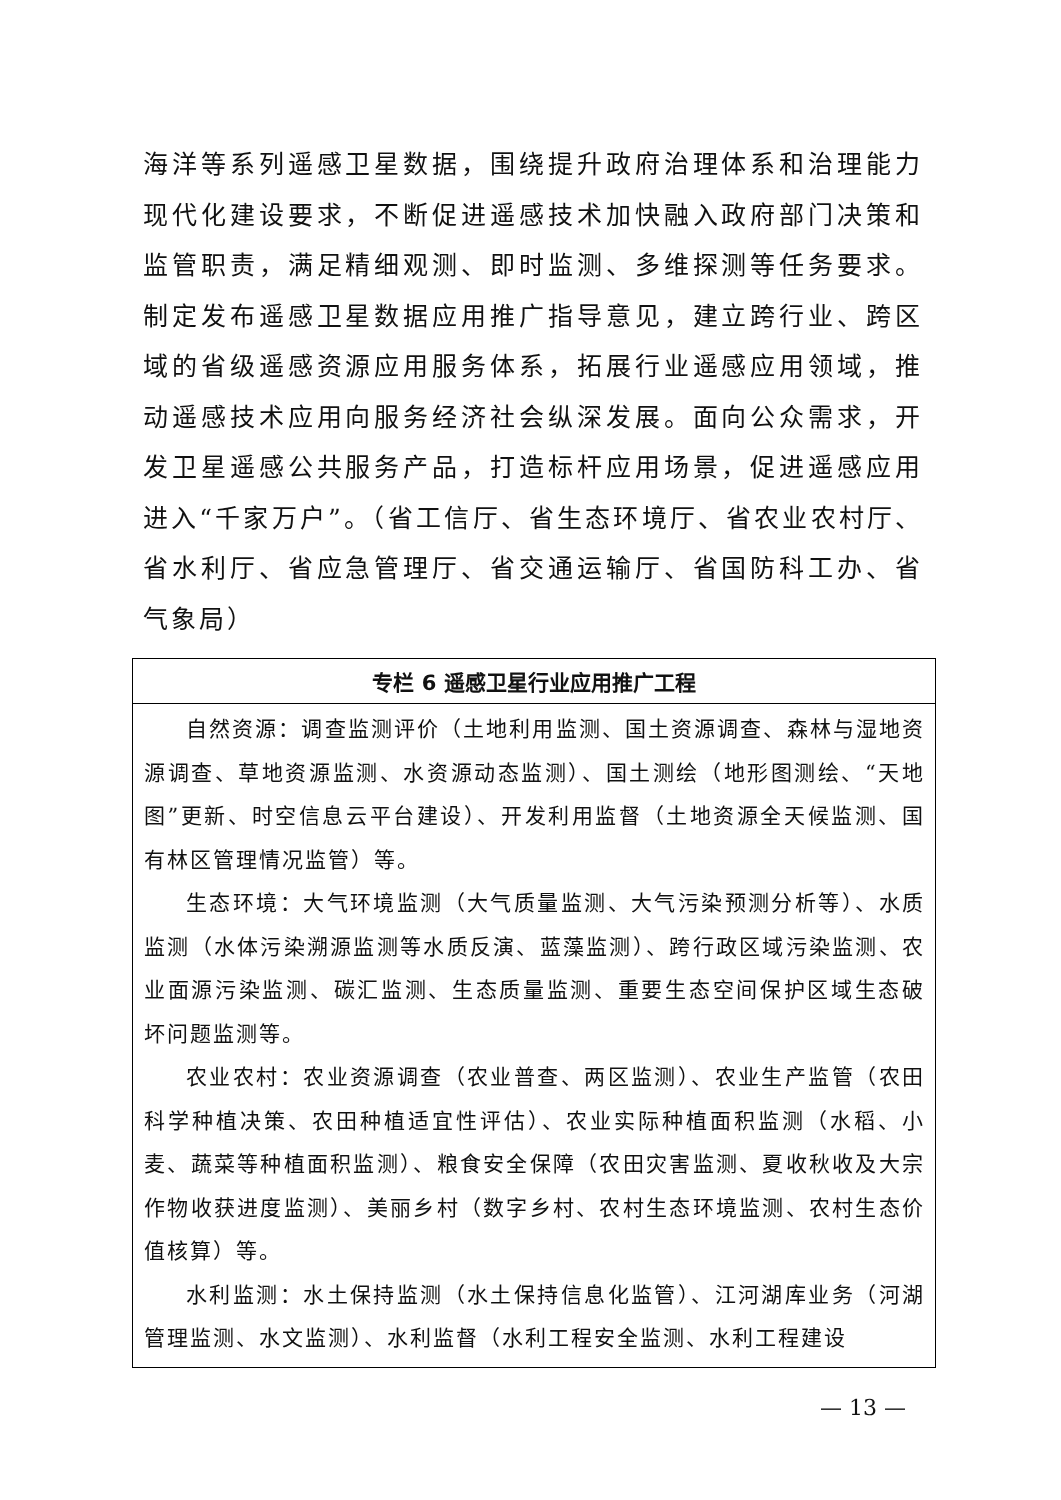海洋等系列遥感卫星数据，围绕提升政府治理体系和治理能力现代化建设要求，不断促进遥感技术加快融入政府部门决策和监管职责，满足精细观测、即时监测、多维探测等任务要求。制定发布遥感卫星数据应用推广指导意见，建立跨行业、跨区域的省级遥感资源应用服务体系，拓展行业遥感应用领域，推动遥感技术应用向服务经济社会纵深发展。面向公众需求，开发卫星遥感公共服务产品，打造标杆应用场景，促进遥感应用进入“千家万户”。（省工信厅、省生态环境厅、省农业农村厅、省水利厅、省应急管理厅、省交通运输厅、省国防科工办、省气象局）
| 专栏 6 遥感卫星行业应用推广工程 |
| --- |
| 自然资源：调查监测评价（土地利用监测、国土资源调查、森林与湿地资源调查、草地资源监测、水资源动态监测）、国土测绘（地形图测绘、“天地图”更新、时空信息云平台建设）、开发利用监督（土地资源全天候监测、国有林区管理情况监管）等。 生态环境：大气环境监测（大气质量监测、大气污染预测分析等）、水质监测（水体污染溯源监测等水质反演、蓝藻监测）、跨行政区域污染监测、农业面源污染监测、碳汇监测、生态质量监测、重要生态空间保护区域生态破坏问题监测等。 农业农村：农业资源调查（农业普查、两区监测）、农业生产监管（农田科学种植决策、农田种植适宜性评估）、农业实际种植面积监测（水稻、小麦、蔬菜等种植面积监测）、粮食安全保障（农田灾害监测、夏收秋收及大宗作物收获进度监测）、美丽乡村（数字乡村、农村生态环境监测、农村生态价值核算）等。 水利监测：水土保持监测（水土保持信息化监管）、江河湖库业务（河湖管理监测、水文监测）、水利监督（水利工程安全监测、水利工程建设 |
— 13 —